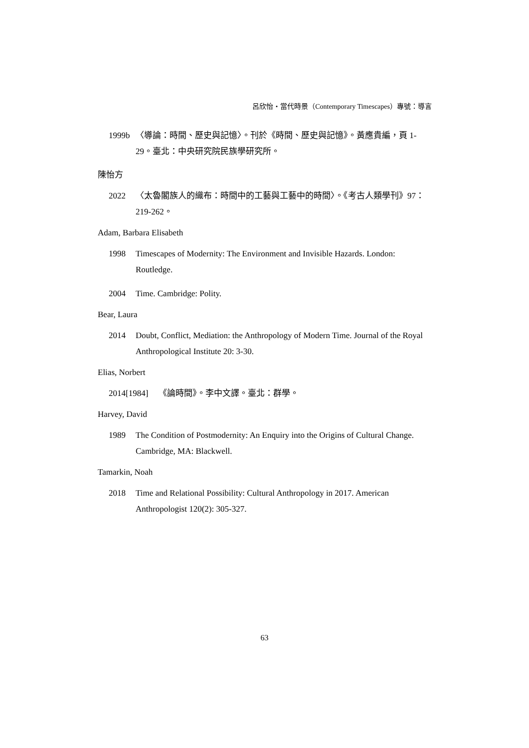呂欣怡・當代時景（Contemporary Timescapes）專號：導言
1999b 〈導論：時間、歷史與記憶〉。刊於《時間、歷史與記憶》。黃應貴編，頁 1-29。臺北：中央研究院民族學研究所。
陳怡方
2022 〈太魯閣族人的織布：時間中的工藝與工藝中的時間〉。《考古人類學刊》97：219-262。
Adam, Barbara Elisabeth
1998 Timescapes of Modernity: The Environment and Invisible Hazards. London: Routledge.
2004 Time. Cambridge: Polity.
Bear, Laura
2014 Doubt, Conflict, Mediation: the Anthropology of Modern Time. Journal of the Royal Anthropological Institute 20: 3-30.
Elias, Norbert
2014[1984] 《論時間》。李中文譯。臺北：群學。
Harvey, David
1989 The Condition of Postmodernity: An Enquiry into the Origins of Cultural Change. Cambridge, MA: Blackwell.
Tamarkin, Noah
2018 Time and Relational Possibility: Cultural Anthropology in 2017. American Anthropologist 120(2): 305-327.
63